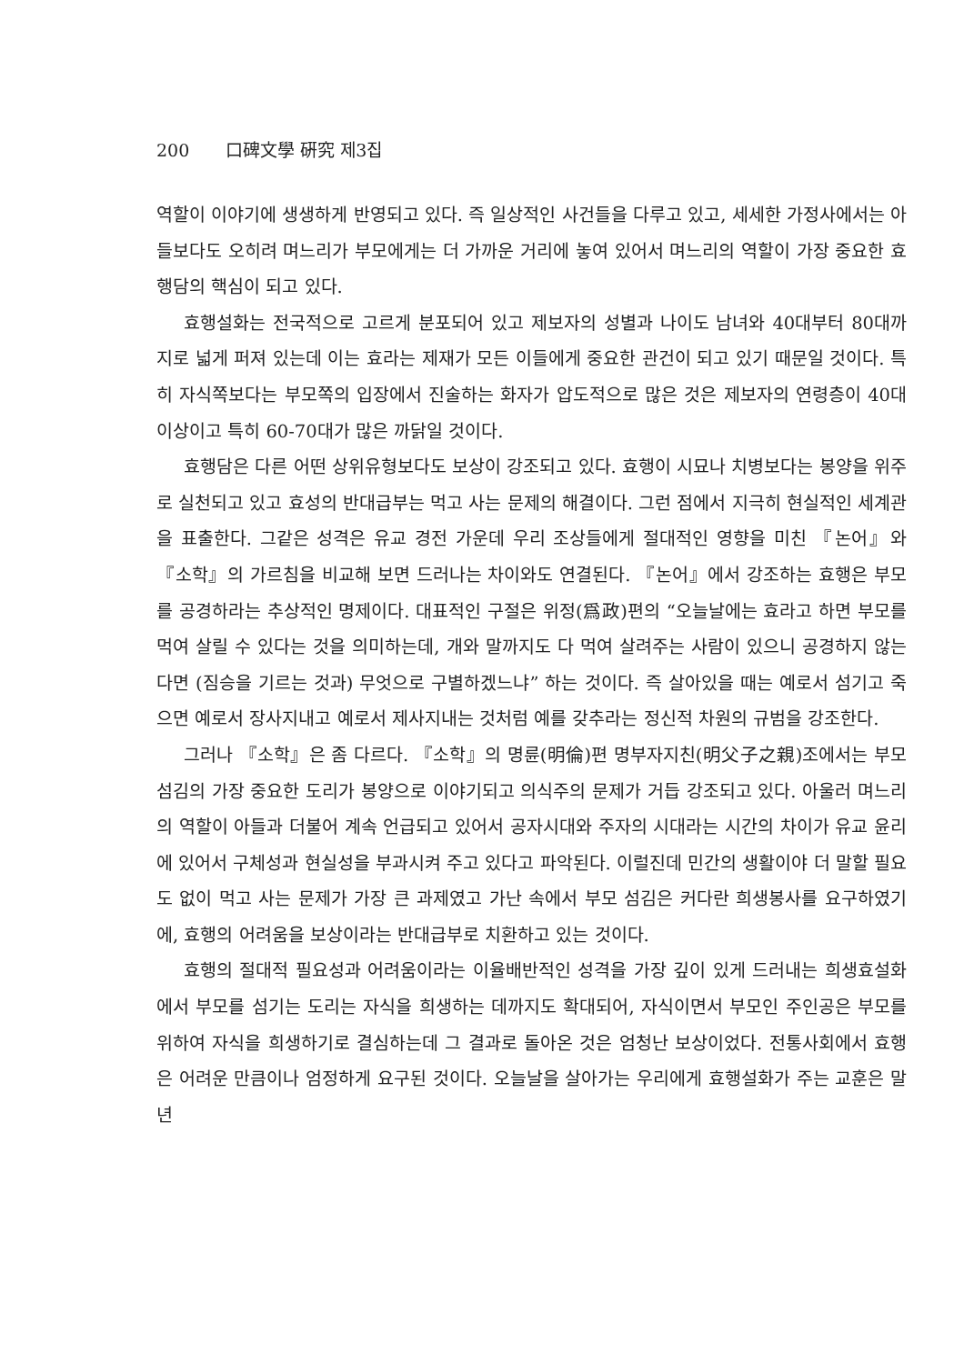200 口碑文學 硏究 제3집
역할이 이야기에 생생하게 반영되고 있다. 즉 일상적인 사건들을 다루고 있고, 세세한 가정사에서는 아들보다도 오히려 며느리가 부모에게는 더 가까운 거리에 놓여 있어서 며느리의 역할이 가장 중요한 효행담의 핵심이 되고 있다.
효행설화는 전국적으로 고르게 분포되어 있고 제보자의 성별과 나이도 남녀와 40대부터 80대까지로 넓게 퍼져 있는데 이는 효라는 제재가 모든 이들에게 중요한 관건이 되고 있기 때문일 것이다. 특히 자식쪽보다는 부모쪽의 입장에서 진술하는 화자가 압도적으로 많은 것은 제보자의 연령층이 40대 이상이고 특히 60-70대가 많은 까닭일 것이다.
효행담은 다른 어떤 상위유형보다도 보상이 강조되고 있다. 효행이 시묘나 치병보다는 봉양을 위주로 실천되고 있고 효성의 반대급부는 먹고 사는 문제의 해결이다. 그런 점에서 지극히 현실적인 세계관을 표출한다. 그같은 성격은 유교 경전 가운데 우리 조상들에게 절대적인 영향을 미친 『논어』와 『소학』의 가르침을 비교해 보면 드러나는 차이와도 연결된다. 『논어』에서 강조하는 효행은 부모를 공경하라는 추상적인 명제이다. 대표적인 구절은 위정(爲政)편의 “오늘날에는 효라고 하면 부모를 먹여 살릴 수 있다는 것을 의미하는데, 개와 말까지도 다 먹여 살려주는 사람이 있으니 공경하지 않는다면 (짐승을 기르는 것과) 무엇으로 구별하겠느냐” 하는 것이다. 즉 살아있을 때는 예로서 섬기고 죽으면 예로서 장사지내고 예로서 제사지내는 것처럼 예를 갖추라는 정신적 차원의 규범을 강조한다.
그러나 『소학』은 좀 다르다. 『소학』의 명륜(明倫)편 명부자지친(明父子之親)조에서는 부모 섬김의 가장 중요한 도리가 봉양으로 이야기되고 의식주의 문제가 거듭 강조되고 있다. 아울러 며느리의 역할이 아들과 더불어 계속 언급되고 있어서 공자시대와 주자의 시대라는 시간의 차이가 유교 윤리에 있어서 구체성과 현실성을 부과시켜 주고 있다고 파악된다. 이럴진데 민간의 생활이야 더 말할 필요도 없이 먹고 사는 문제가 가장 큰 과제였고 가난 속에서 부모 섬김은 커다란 희생봉사를 요구하였기에, 효행의 어려움을 보상이라는 반대급부로 치환하고 있는 것이다.
효행의 절대적 필요성과 어려움이라는 이율배반적인 성격을 가장 깊이 있게 드러내는 희생효설화에서 부모를 섬기는 도리는 자식을 희생하는 데까지도 확대되어, 자식이면서 부모인 주인공은 부모를 위하여 자식을 희생하기로 결심하는데 그 결과로 돌아온 것은 엄청난 보상이었다. 전통사회에서 효행은 어려운 만큼이나 엄정하게 요구된 것이다. 오늘날을 살아가는 우리에게 효행설화가 주는 교훈은 말년